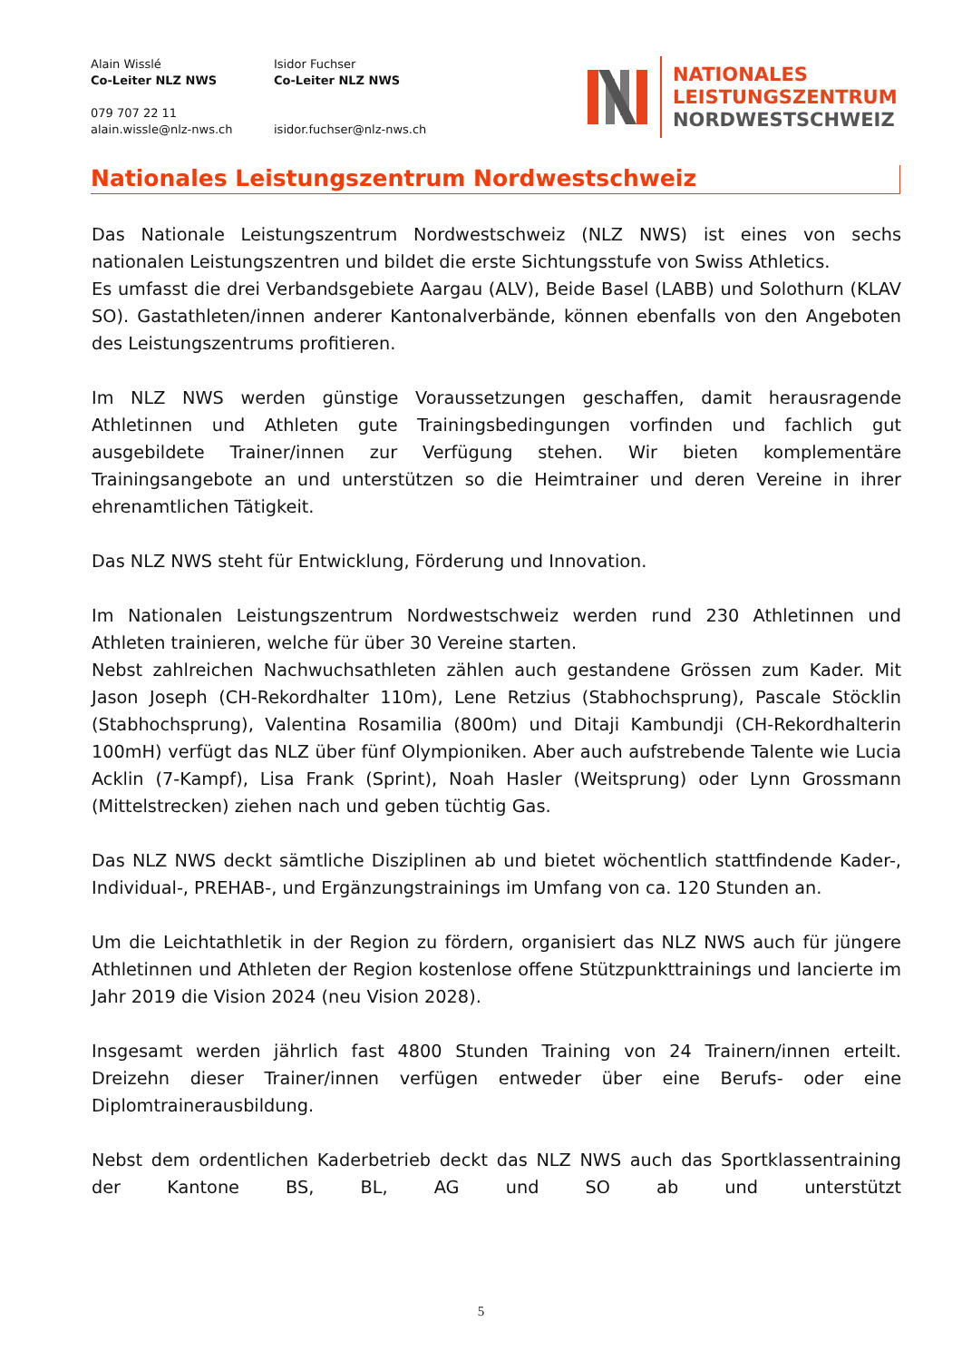Alain Wisslé
Co-Leiter NLZ NWS
079 707 22 11
alain.wissle@nlz-nws.ch
Isidor Fuchser
Co-Leiter NLZ NWS
isidor.fuchser@nlz-nws.ch
NATIONALES
LEISTUNGSZENTRUM
NORDWESTSCHWEIZ
Nationales Leistungszentrum Nordwestschweiz
Das Nationale Leistungszentrum Nordwestschweiz (NLZ NWS) ist eines von sechs nationalen Leistungszentren und bildet die erste Sichtungsstufe von Swiss Athletics.
Es umfasst die drei Verbandsgebiete Aargau (ALV), Beide Basel (LABB) und Solothurn (KLAV SO). Gastathleten/innen anderer Kantonalverbände, können ebenfalls von den Angeboten des Leistungszentrums profitieren.
Im NLZ NWS werden günstige Voraussetzungen geschaffen, damit herausragende Athletinnen und Athleten gute Trainingsbedingungen vorfinden und fachlich gut ausgebildete Trainer/innen zur Verfügung stehen. Wir bieten komplementäre Trainingsangebote an und unterstützen so die Heimtrainer und deren Vereine in ihrer ehrenamtlichen Tätigkeit.
Das NLZ NWS steht für Entwicklung, Förderung und Innovation.
Im Nationalen Leistungszentrum Nordwestschweiz werden rund 230 Athletinnen und Athleten trainieren, welche für über 30 Vereine starten.
Nebst zahlreichen Nachwuchsathleten zählen auch gestandene Grössen zum Kader. Mit Jason Joseph (CH-Rekordhalter 110m), Lene Retzius (Stabhochsprung), Pascale Stöcklin (Stabhochsprung), Valentina Rosamilia (800m) und Ditaji Kambundji (CH-Rekordhalterin 100mH) verfügt das NLZ über fünf Olympioniken. Aber auch aufstrebende Talente wie Lucia Acklin (7-Kampf), Lisa Frank (Sprint), Noah Hasler (Weitsprung) oder Lynn Grossmann (Mittelstrecken) ziehen nach und geben tüchtig Gas.
Das NLZ NWS deckt sämtliche Disziplinen ab und bietet wöchentlich stattfindende Kader-, Individual-, PREHAB-, und Ergänzungstrainings im Umfang von ca. 120 Stunden an.
Um die Leichtathletik in der Region zu fördern, organisiert das NLZ NWS auch für jüngere Athletinnen und Athleten der Region kostenlose offene Stützpunkttrainings und lancierte im Jahr 2019 die Vision 2024 (neu Vision 2028).
Insgesamt werden jährlich fast 4800 Stunden Training von 24 Trainern/innen erteilt. Dreizehn dieser Trainer/innen verfügen entweder über eine Berufs- oder eine Diplomtrainerausbildung.
Nebst dem ordentlichen Kaderbetrieb deckt das NLZ NWS auch das Sportklassentraining der Kantone BS, BL, AG und SO ab und unterstützt
5